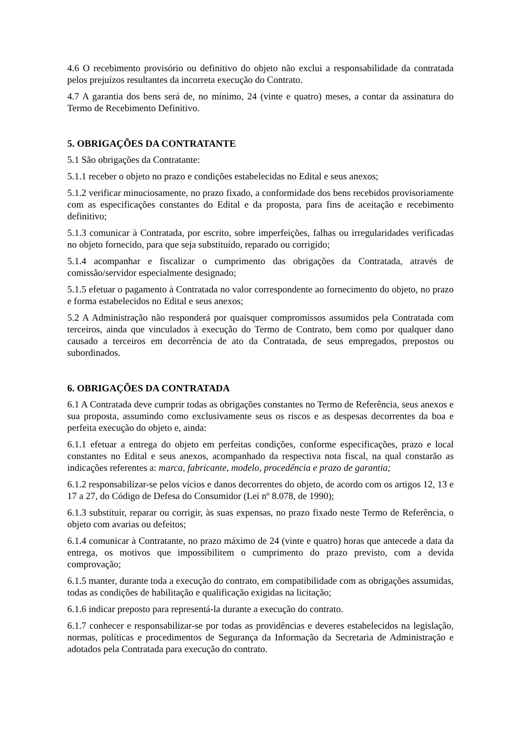4.6 O recebimento provisório ou definitivo do objeto não exclui a responsabilidade da contratada pelos prejuízos resultantes da incorreta execução do Contrato.
4.7 A garantia dos bens será de, no mínimo, 24 (vinte e quatro) meses, a contar da assinatura do Termo de Recebimento Definitivo.
5. OBRIGAÇÕES DA CONTRATANTE
5.1 São obrigações da Contratante:
5.1.1 receber o objeto no prazo e condições estabelecidas no Edital e seus anexos;
5.1.2 verificar minuciosamente, no prazo fixado, a conformidade dos bens recebidos provisoriamente com as especificações constantes do Edital e da proposta, para fins de aceitação e recebimento definitivo;
5.1.3 comunicar à Contratada, por escrito, sobre imperfeições, falhas ou irregularidades verificadas no objeto fornecido, para que seja substituído, reparado ou corrigido;
5.1.4 acompanhar e fiscalizar o cumprimento das obrigações da Contratada, através de comissão/servidor especialmente designado;
5.1.5 efetuar o pagamento à Contratada no valor correspondente ao fornecimento do objeto, no prazo e forma estabelecidos no Edital e seus anexos;
5.2 A Administração não responderá por quaisquer compromissos assumidos pela Contratada com terceiros, ainda que vinculados à execução do Termo de Contrato, bem como por qualquer dano causado a terceiros em decorrência de ato da Contratada, de seus empregados, prepostos ou subordinados.
6. OBRIGAÇÕES DA CONTRATADA
6.1 A Contratada deve cumprir todas as obrigações constantes no Termo de Referência, seus anexos e sua proposta, assumindo como exclusivamente seus os riscos e as despesas decorrentes da boa e perfeita execução do objeto e, ainda:
6.1.1 efetuar a entrega do objeto em perfeitas condições, conforme especificações, prazo e local constantes no Edital e seus anexos, acompanhado da respectiva nota fiscal, na qual constarão as indicações referentes a: marca, fabricante, modelo, procedência e prazo de garantia;
6.1.2 responsabilizar-se pelos vícios e danos decorrentes do objeto, de acordo com os artigos 12, 13 e 17 a 27, do Código de Defesa do Consumidor (Lei nº 8.078, de 1990);
6.1.3 substituir, reparar ou corrigir, às suas expensas, no prazo fixado neste Termo de Referência, o objeto com avarias ou defeitos;
6.1.4 comunicar à Contratante, no prazo máximo de 24 (vinte e quatro) horas que antecede a data da entrega, os motivos que impossibilitem o cumprimento do prazo previsto, com a devida comprovação;
6.1.5 manter, durante toda a execução do contrato, em compatibilidade com as obrigações assumidas, todas as condições de habilitação e qualificação exigidas na licitação;
6.1.6 indicar preposto para representá-la durante a execução do contrato.
6.1.7 conhecer e responsabilizar-se por todas as providências e deveres estabelecidos na legislação, normas, políticas e procedimentos de Segurança da Informação da Secretaria de Administração e adotados pela Contratada para execução do contrato.